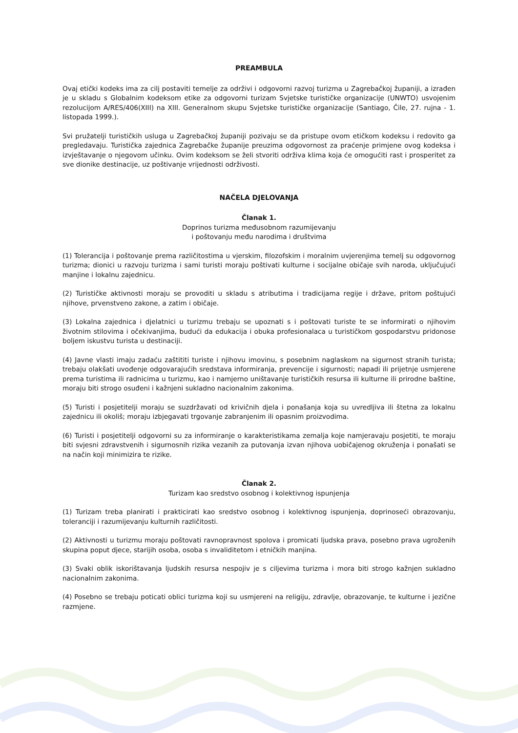PREAMBULA
Ovaj etički kodeks ima za cilj postaviti temelje za održivi i odgovorni razvoj turizma u Zagrebačkoj županiji, a izrađen je u skladu s Globalnim kodeksom etike za odgovorni turizam Svjetske turističke organizacije (UNWTO) usvojenim rezolucijom A/RES/406(XIII) na XIII. Generalnom skupu Svjetske turističke organizacije (Santiago, Čile, 27. rujna - 1. listopada 1999.).
Svi pružatelji turističkih usluga u Zagrebačkoj županiji pozivaju se da pristupe ovom etičkom kodeksu i redovito ga pregledavaju. Turistička zajednica Zagrebačke županije preuzima odgovornost za praćenje primjene ovog kodeksa i izvještavanje o njegovom učinku. Ovim kodeksom se želi stvoriti održiva klima koja će omogućiti rast i prosperitet za sve dionike destinacije, uz poštivanje vrijednosti održivosti.
NAČELA DJELOVANJA
Članak 1.
Doprinos turizma međusobnom razumijevanju
i poštovanju među narodima i društvima
(1) Tolerancija i poštovanje prema različitostima u vjerskim, filozofskim i moralnim uvjerenjima temelj su odgovornog turizma; dionici u razvoju turizma i sami turisti moraju poštivati kulturne i socijalne običaje svih naroda, uključujući manjine i lokalnu zajednicu.
(2) Turističke aktivnosti moraju se provoditi u skladu s atributima i tradicijama regije i države, pritom poštujući njihove, prvenstveno zakone, a zatim i običaje.
(3) Lokalna zajednica i djelatnici u turizmu trebaju se upoznati s i poštovati turiste te se informirati o njihovim životnim stilovima i očekivanjima, budući da edukacija i obuka profesionalaca u turističkom gospodarstvu pridonose boljem iskustvu turista u destinaciji.
(4) Javne vlasti imaju zadaću zaštititi turiste i njihovu imovinu, s posebnim naglaskom na sigurnost stranih turista; trebaju olakšati uvođenje odgovarajućih sredstava informiranja, prevencije i sigurnosti; napadi ili prijetnje usmjerene prema turistima ili radnicima u turizmu, kao i namjerno uništavanje turističkih resursa ili kulturne ili prirodne baštine, moraju biti strogo osuđeni i kažnjeni sukladno nacionalnim zakonima.
(5) Turisti i posjetitelji moraju se suzdržavati od krivičnih djela i ponašanja koja su uvredljiva ili štetna za lokalnu zajednicu ili okoliš; moraju izbjegavati trgovanje zabranjenim ili opasnim proizvodima.
(6) Turisti i posjetitelji odgovorni su za informiranje o karakteristikama zemalja koje namjeravaju posjetiti, te moraju biti svjesni zdravstvenih i sigurnosnih rizika vezanih za putovanja izvan njihova uobičajenog okruženja i ponašati se na način koji minimizira te rizike.
Članak 2.
Turizam kao sredstvo osobnog i kolektivnog ispunjenja
(1) Turizam treba planirati i prakticirati kao sredstvo osobnog i kolektivnog ispunjenja, doprinoseći obrazovanju, toleranciji i razumijevanju kulturnih različitosti.
(2) Aktivnosti u turizmu moraju poštovati ravnopravnost spolova i promicati ljudska prava, posebno prava ugroženih skupina poput djece, starijih osoba, osoba s invaliditetom i etničkih manjina.
(3) Svaki oblik iskorištavanja ljudskih resursa nespojiv je s ciljevima turizma i mora biti strogo kažnjen sukladno nacionalnim zakonima.
(4) Posebno se trebaju poticati oblici turizma koji su usmjereni na religiju, zdravlje, obrazovanje, te kulturne i jezične razmjene.